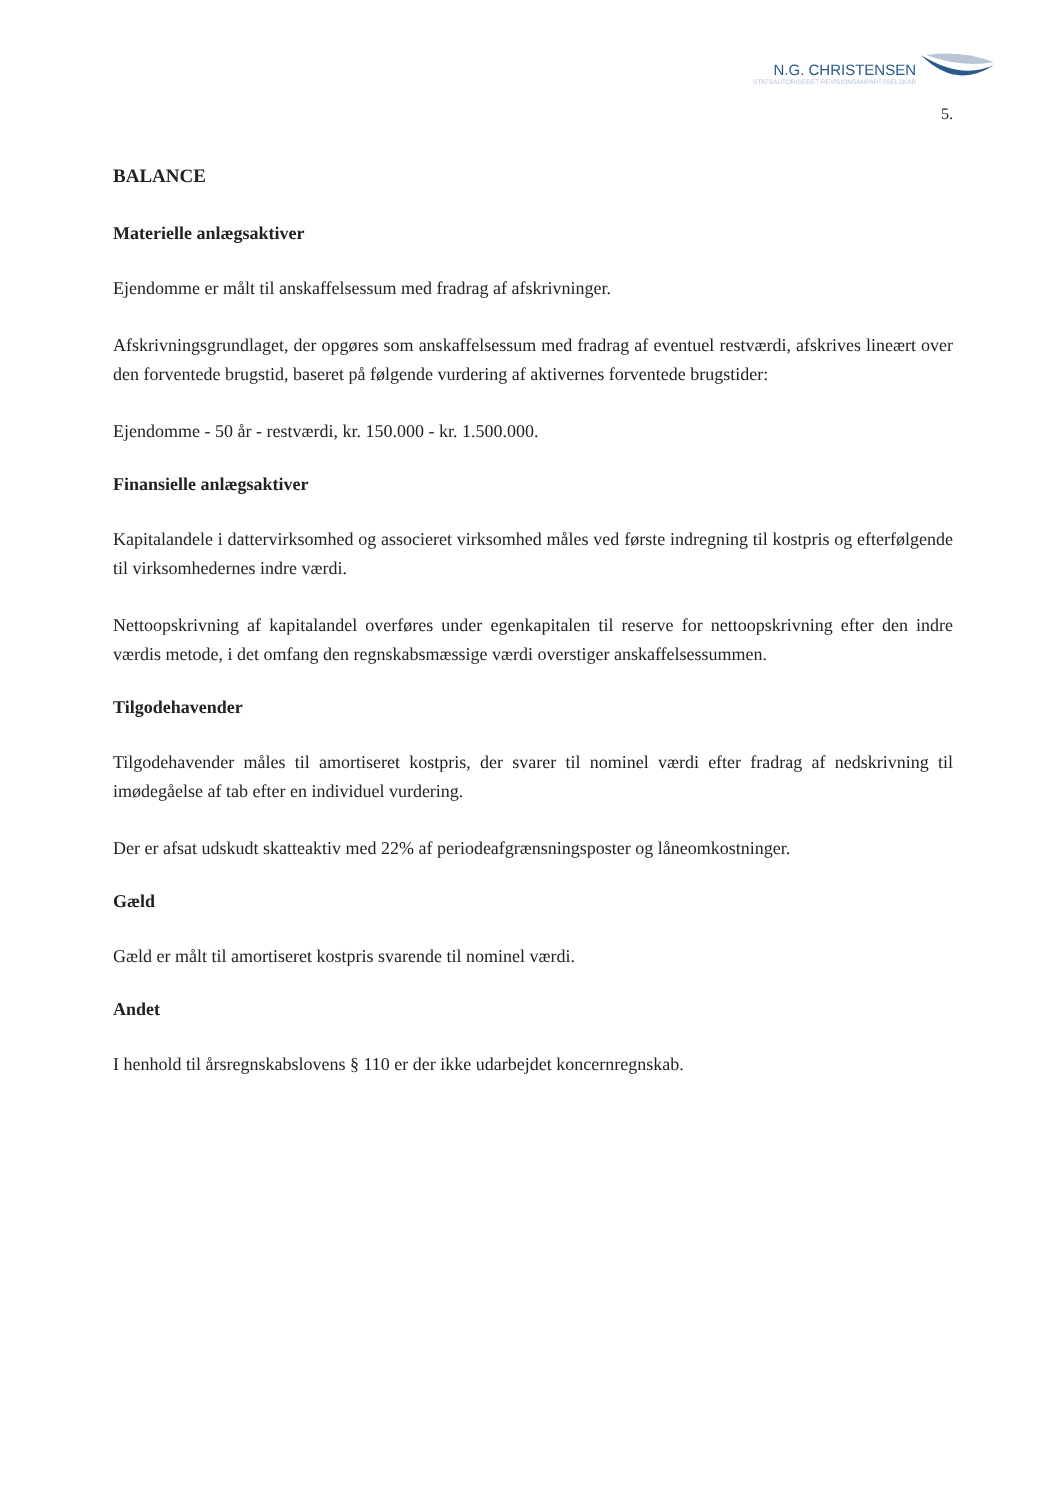N.G. CHRISTENSEN
STATSAUTORISERET REVISIONSANPARTSSELSKAB
5.
BALANCE
Materielle anlægsaktiver
Ejendomme er målt til anskaffelsessum med fradrag af afskrivninger.
Afskrivningsgrundlaget, der opgøres som anskaffelsessum med fradrag af eventuel restværdi, afskrives lineært over den forventede brugstid, baseret på følgende vurdering af aktivernes forventede brugstider:
Ejendomme - 50 år - restværdi, kr. 150.000 - kr. 1.500.000.
Finansielle anlægsaktiver
Kapitalandele i dattervirksomhed og associeret virksomhed måles ved første indregning til kostpris og efterfølgende til virksomhedernes indre værdi.
Nettoopskrivning af kapitalandel overføres under egenkapitalen til reserve for nettoopskrivning efter den indre værdis metode, i det omfang den regnskabsmæssige værdi overstiger anskaffelsessummen.
Tilgodehavender
Tilgodehavender måles til amortiseret kostpris, der svarer til nominel værdi efter fradrag af nedskrivning til imødegåelse af tab efter en individuel vurdering.
Der er afsat udskudt skatteaktiv med 22% af periodeafgrænsningsposter og låneomkostninger.
Gæld
Gæld er målt til amortiseret kostpris svarende til nominel værdi.
Andet
I henhold til årsregnskabslovens § 110 er der ikke udarbejdet koncernregnskab.